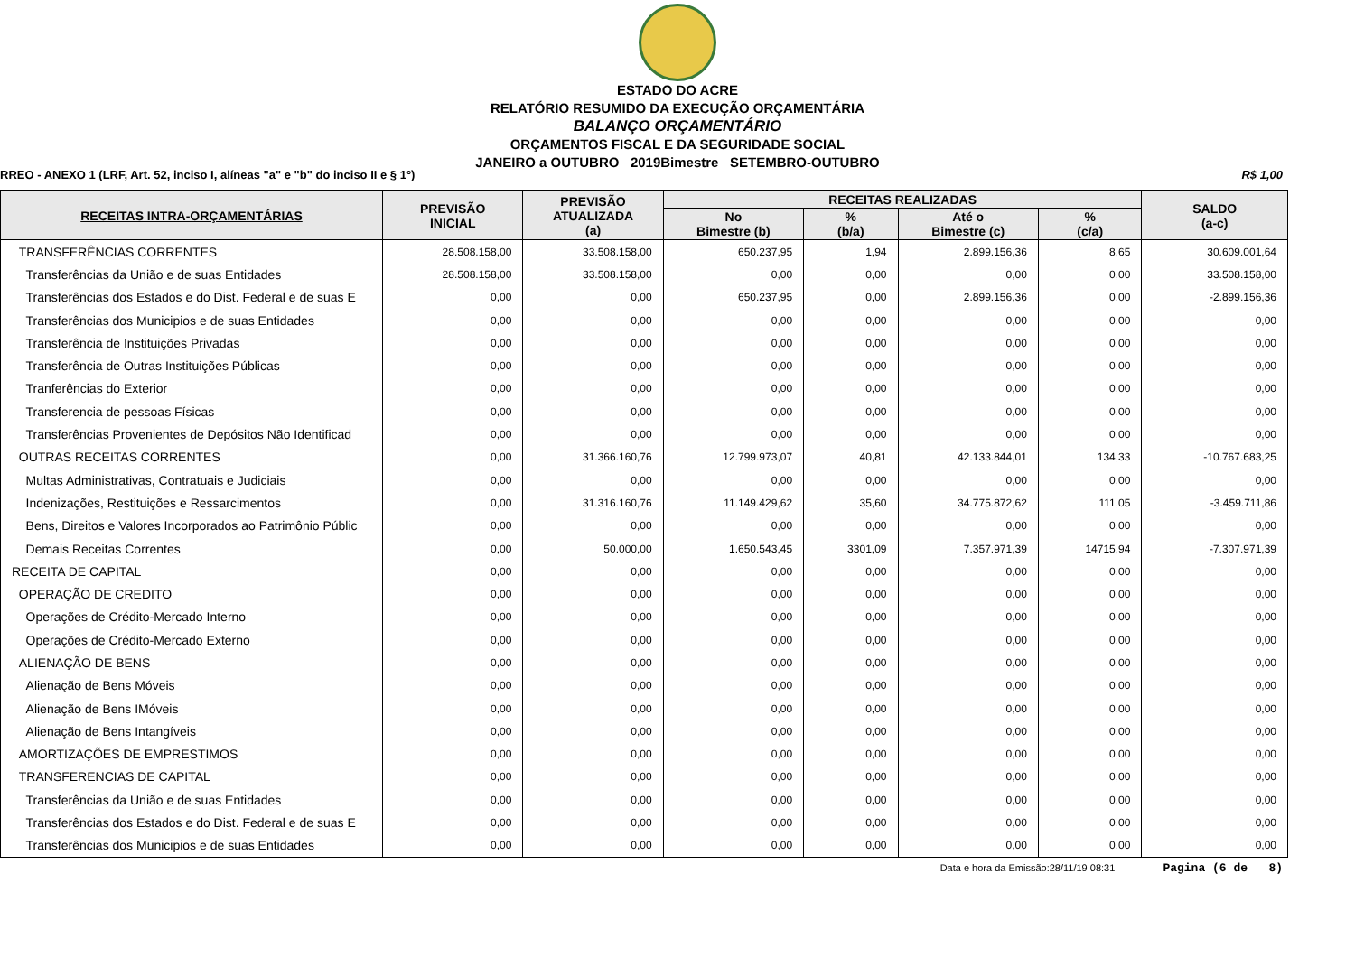ESTADO DO ACRE
RELATÓRIO RESUMIDO DA EXECUÇÃO ORÇAMENTÁRIA
BALANÇO ORÇAMENTÁRIO
ORÇAMENTOS FISCAL E DA SEGURIDADE SOCIAL
JANEIRO a OUTUBRO 2019Bimestre SETEMBRO-OUTUBRO
RREO - ANEXO 1 (LRF, Art. 52, inciso I, alíneas "a" e "b" do inciso II e § 1°) R$ 1,00
| RECEITAS INTRA-ORÇAMENTÁRIAS | PREVISÃO INICIAL | PREVISÃO ATUALIZADA (a) | RECEITAS REALIZADAS | | | | SALDO (a-c) |
| --- | --- | --- | --- | --- | --- | --- | --- |
| | | | No Bimestre (b) | % (b/a) | Até o Bimestre (c) | % (c/a) | |
| TRANSFERÊNCIAS CORRENTES | 28.508.158,00 | 33.508.158,00 | 650.237,95 | 1,94 | 2.899.156,36 | 8,65 | 30.609.001,64 |
| Transferências da União e de suas Entidades | 28.508.158,00 | 33.508.158,00 | 0,00 | 0,00 | 0,00 | 0,00 | 33.508.158,00 |
| Transferências dos Estados e do Dist. Federal e de suas E | 0,00 | 0,00 | 650.237,95 | 0,00 | 2.899.156,36 | 0,00 | -2.899.156,36 |
| Transferências dos Municipios e de suas Entidades | 0,00 | 0,00 | 0,00 | 0,00 | 0,00 | 0,00 | 0,00 |
| Transferência de Instituições Privadas | 0,00 | 0,00 | 0,00 | 0,00 | 0,00 | 0,00 | 0,00 |
| Transferência de Outras Instituições Públicas | 0,00 | 0,00 | 0,00 | 0,00 | 0,00 | 0,00 | 0,00 |
| Tranferências do Exterior | 0,00 | 0,00 | 0,00 | 0,00 | 0,00 | 0,00 | 0,00 |
| Transferencia de pessoas Físicas | 0,00 | 0,00 | 0,00 | 0,00 | 0,00 | 0,00 | 0,00 |
| Transferências Provenientes de Depósitos Não Identificad | 0,00 | 0,00 | 0,00 | 0,00 | 0,00 | 0,00 | 0,00 |
| OUTRAS RECEITAS CORRENTES | 0,00 | 31.366.160,76 | 12.799.973,07 | 40,81 | 42.133.844,01 | 134,33 | -10.767.683,25 |
| Multas Administrativas, Contratuais e Judiciais | 0,00 | 0,00 | 0,00 | 0,00 | 0,00 | 0,00 | 0,00 |
| Indenizações, Restituições e Ressarcimentos | 0,00 | 31.316.160,76 | 11.149.429,62 | 35,60 | 34.775.872,62 | 111,05 | -3.459.711,86 |
| Bens, Direitos e Valores Incorporados ao Patrimônio Públic | 0,00 | 0,00 | 0,00 | 0,00 | 0,00 | 0,00 | 0,00 |
| Demais Receitas Correntes | 0,00 | 50.000,00 | 1.650.543,45 | 3301,09 | 7.357.971,39 | 14715,94 | -7.307.971,39 |
| RECEITA DE CAPITAL | 0,00 | 0,00 | 0,00 | 0,00 | 0,00 | 0,00 | 0,00 |
| OPERAÇÃO DE CREDITO | 0,00 | 0,00 | 0,00 | 0,00 | 0,00 | 0,00 | 0,00 |
| Operações de Crédito-Mercado Interno | 0,00 | 0,00 | 0,00 | 0,00 | 0,00 | 0,00 | 0,00 |
| Operações de Crédito-Mercado Externo | 0,00 | 0,00 | 0,00 | 0,00 | 0,00 | 0,00 | 0,00 |
| ALIENAÇÃO DE BENS | 0,00 | 0,00 | 0,00 | 0,00 | 0,00 | 0,00 | 0,00 |
| Alienação de Bens Móveis | 0,00 | 0,00 | 0,00 | 0,00 | 0,00 | 0,00 | 0,00 |
| Alienação de Bens IMóveis | 0,00 | 0,00 | 0,00 | 0,00 | 0,00 | 0,00 | 0,00 |
| Alienação de Bens Intangíveis | 0,00 | 0,00 | 0,00 | 0,00 | 0,00 | 0,00 | 0,00 |
| AMORTIZAÇÕES DE EMPRESTIMOS | 0,00 | 0,00 | 0,00 | 0,00 | 0,00 | 0,00 | 0,00 |
| TRANSFERENCIAS DE CAPITAL | 0,00 | 0,00 | 0,00 | 0,00 | 0,00 | 0,00 | 0,00 |
| Transferências da União e de suas Entidades | 0,00 | 0,00 | 0,00 | 0,00 | 0,00 | 0,00 | 0,00 |
| Transferências dos Estados e do Dist. Federal e de suas E | 0,00 | 0,00 | 0,00 | 0,00 | 0,00 | 0,00 | 0,00 |
| Transferências dos Municipios e de suas Entidades | 0,00 | 0,00 | 0,00 | 0,00 | 0,00 | 0,00 | 0,00 |
Data e hora da Emissão:28/11/19 08:31 Pagina (6 de 8)